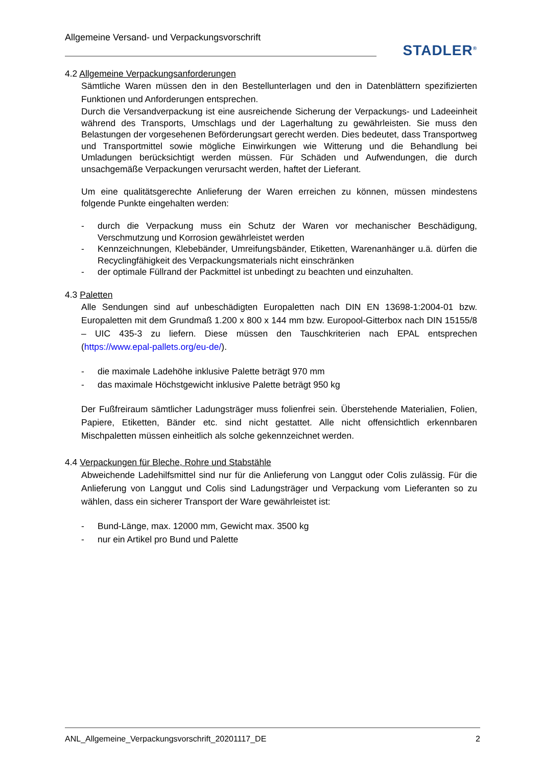Allgemeine Versand- und Verpackungsvorschrift
STADLER<sup>®</sup>
4.2 Allgemeine Verpackungsanforderungen
Sämtliche Waren müssen den in den Bestellunterlagen und den in Datenblättern spezifizierten Funktionen und Anforderungen entsprechen.
Durch die Versandverpackung ist eine ausreichende Sicherung der Verpackungs- und Ladeeinheit während des Transports, Umschlags und der Lagerhaltung zu gewährleisten. Sie muss den Belastungen der vorgesehenen Beförderungsart gerecht werden. Dies bedeutet, dass Transportweg und Transportmittel sowie mögliche Einwirkungen wie Witterung und die Behandlung bei Umladungen berücksichtigt werden müssen. Für Schäden und Aufwendungen, die durch unsachgemäße Verpackungen verursacht werden, haftet der Lieferant.
Um eine qualitätsgerechte Anlieferung der Waren erreichen zu können, müssen mindestens folgende Punkte eingehalten werden:
- durch die Verpackung muss ein Schutz der Waren vor mechanischer Beschädigung, Verschmutzung und Korrosion gewährleistet werden
- Kennzeichnungen, Klebebänder, Umreifungsbänder, Etiketten, Warenanhänger u.ä. dürfen die Recyclingfähigkeit des Verpackungsmaterials nicht einschränken
- der optimale Füllrand der Packmittel ist unbedingt zu beachten und einzuhalten.
4.3 Paletten
Alle Sendungen sind auf unbeschädigten Europaletten nach DIN EN 13698-1:2004-01 bzw. Europaletten mit dem Grundmaß 1.200 x 800 x 144 mm bzw. Europool-Gitterbox nach DIN 15155/8 – UIC 435-3 zu liefern. Diese müssen den Tauschkriterien nach EPAL entsprechen (https://www.epal-pallets.org/eu-de/).
- die maximale Ladehöhe inklusive Palette beträgt 970 mm
- das maximale Höchstgewicht inklusive Palette beträgt 950 kg
Der Fußfreiraum sämtlicher Ladungsträger muss folienfrei sein. Überstehende Materialien, Folien, Papiere, Etiketten, Bänder etc. sind nicht gestattet. Alle nicht offensichtlich erkennbaren Mischpaletten müssen einheitlich als solche gekennzeichnet werden.
4.4 Verpackungen für Bleche, Rohre und Stabstähle
Abweichende Ladehilfsmittel sind nur für die Anlieferung von Langgut oder Colis zulässig. Für die Anlieferung von Langgut und Colis sind Ladungsträger und Verpackung vom Lieferanten so zu wählen, dass ein sicherer Transport der Ware gewährleistet ist:
- Bund-Länge, max. 12000 mm, Gewicht max. 3500 kg
- nur ein Artikel pro Bund und Palette
ANL_Allgemeine_Verpackungsvorschrift_20201117_DE 2